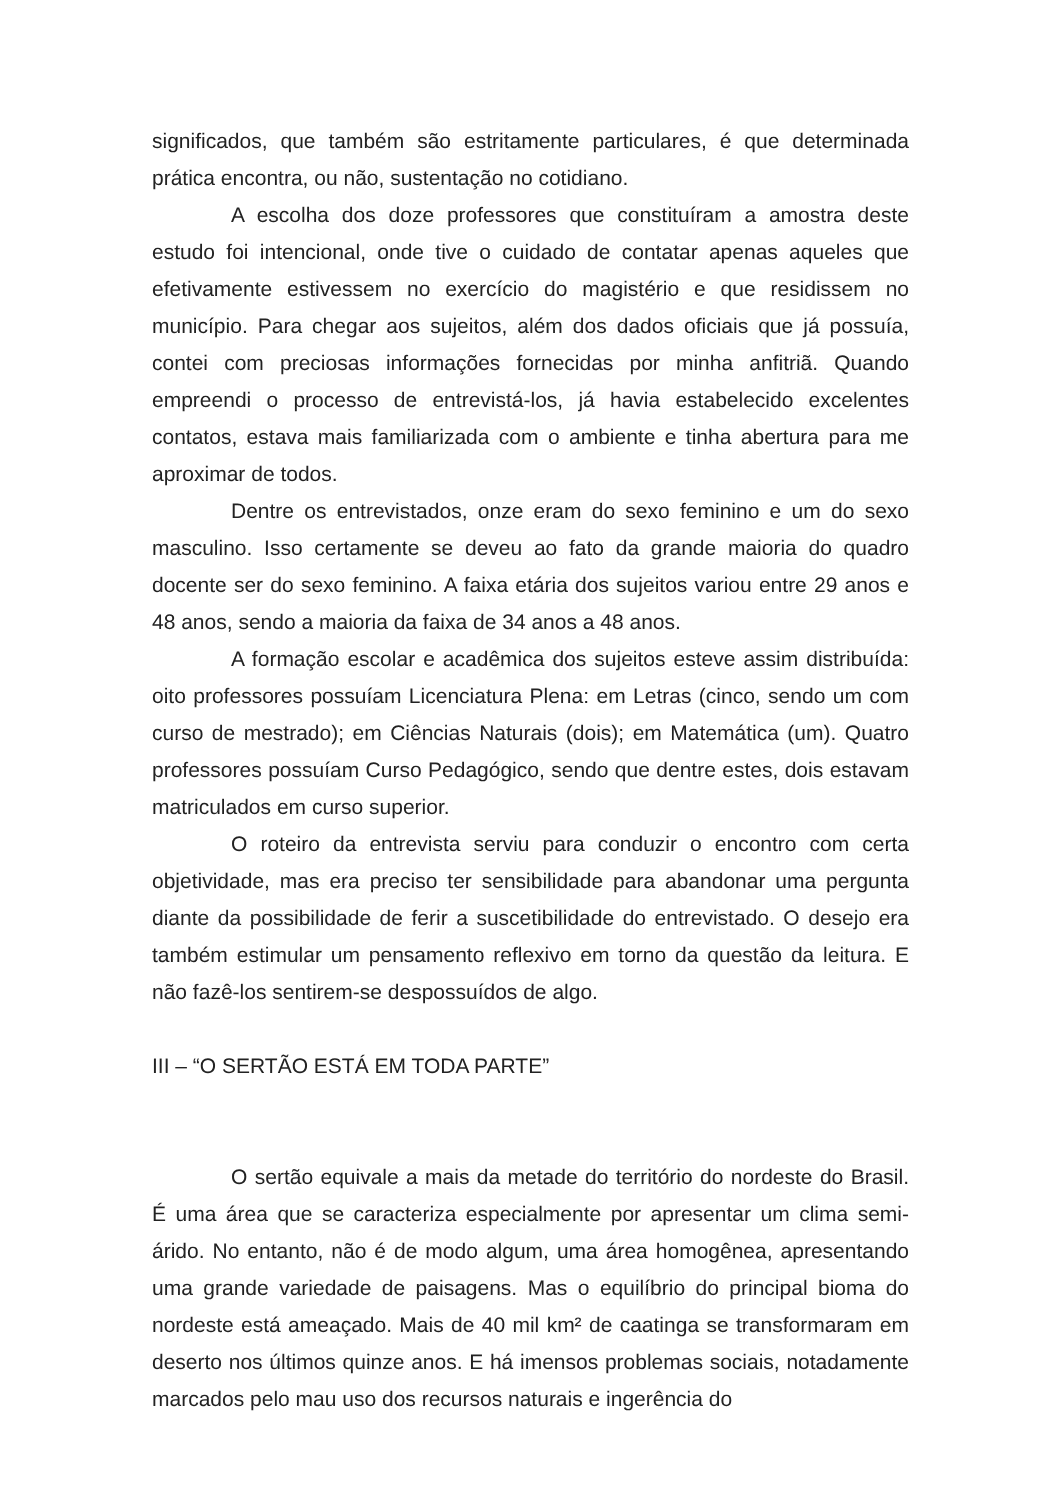significados, que também são estritamente particulares, é que determinada prática encontra, ou não, sustentação no cotidiano.
A escolha dos doze professores que constituíram a amostra deste estudo foi intencional, onde tive o cuidado de contatar apenas aqueles que efetivamente estivessem no exercício do magistério e que residissem no município. Para chegar aos sujeitos, além dos dados oficiais que já possuía, contei com preciosas informações fornecidas por minha anfitriã. Quando empreendi o processo de entrevistá-los, já havia estabelecido excelentes contatos, estava mais familiarizada com o ambiente e tinha abertura para me aproximar de todos.
Dentre os entrevistados, onze eram do sexo feminino e um do sexo masculino. Isso certamente se deveu ao fato da grande maioria do quadro docente ser do sexo feminino. A faixa etária dos sujeitos variou entre 29 anos e 48 anos, sendo a maioria da faixa de 34 anos a 48 anos.
A formação escolar e acadêmica dos sujeitos esteve assim distribuída: oito professores possuíam Licenciatura Plena: em Letras (cinco, sendo um com curso de mestrado); em Ciências Naturais (dois); em Matemática (um). Quatro professores possuíam Curso Pedagógico, sendo que dentre estes, dois estavam matriculados em curso superior.
O roteiro da entrevista serviu para conduzir o encontro com certa objetividade, mas era preciso ter sensibilidade para abandonar uma pergunta diante da possibilidade de ferir a suscetibilidade do entrevistado. O desejo era também estimular um pensamento reflexivo em torno da questão da leitura. E não fazê-los sentirem-se despossuídos de algo.
III – “O SERTÃO ESTÁ EM TODA PARTE”
O sertão equivale a mais da metade do território do nordeste do Brasil. É uma área que se caracteriza especialmente por apresentar um clima semi-árido. No entanto, não é de modo algum, uma área homogênea, apresentando uma grande variedade de paisagens. Mas o equilíbrio do principal bioma do nordeste está ameaçado. Mais de 40 mil km² de caatinga se transformaram em deserto nos últimos quinze anos. E há imensos problemas sociais, notadamente marcados pelo mau uso dos recursos naturais e ingerência do